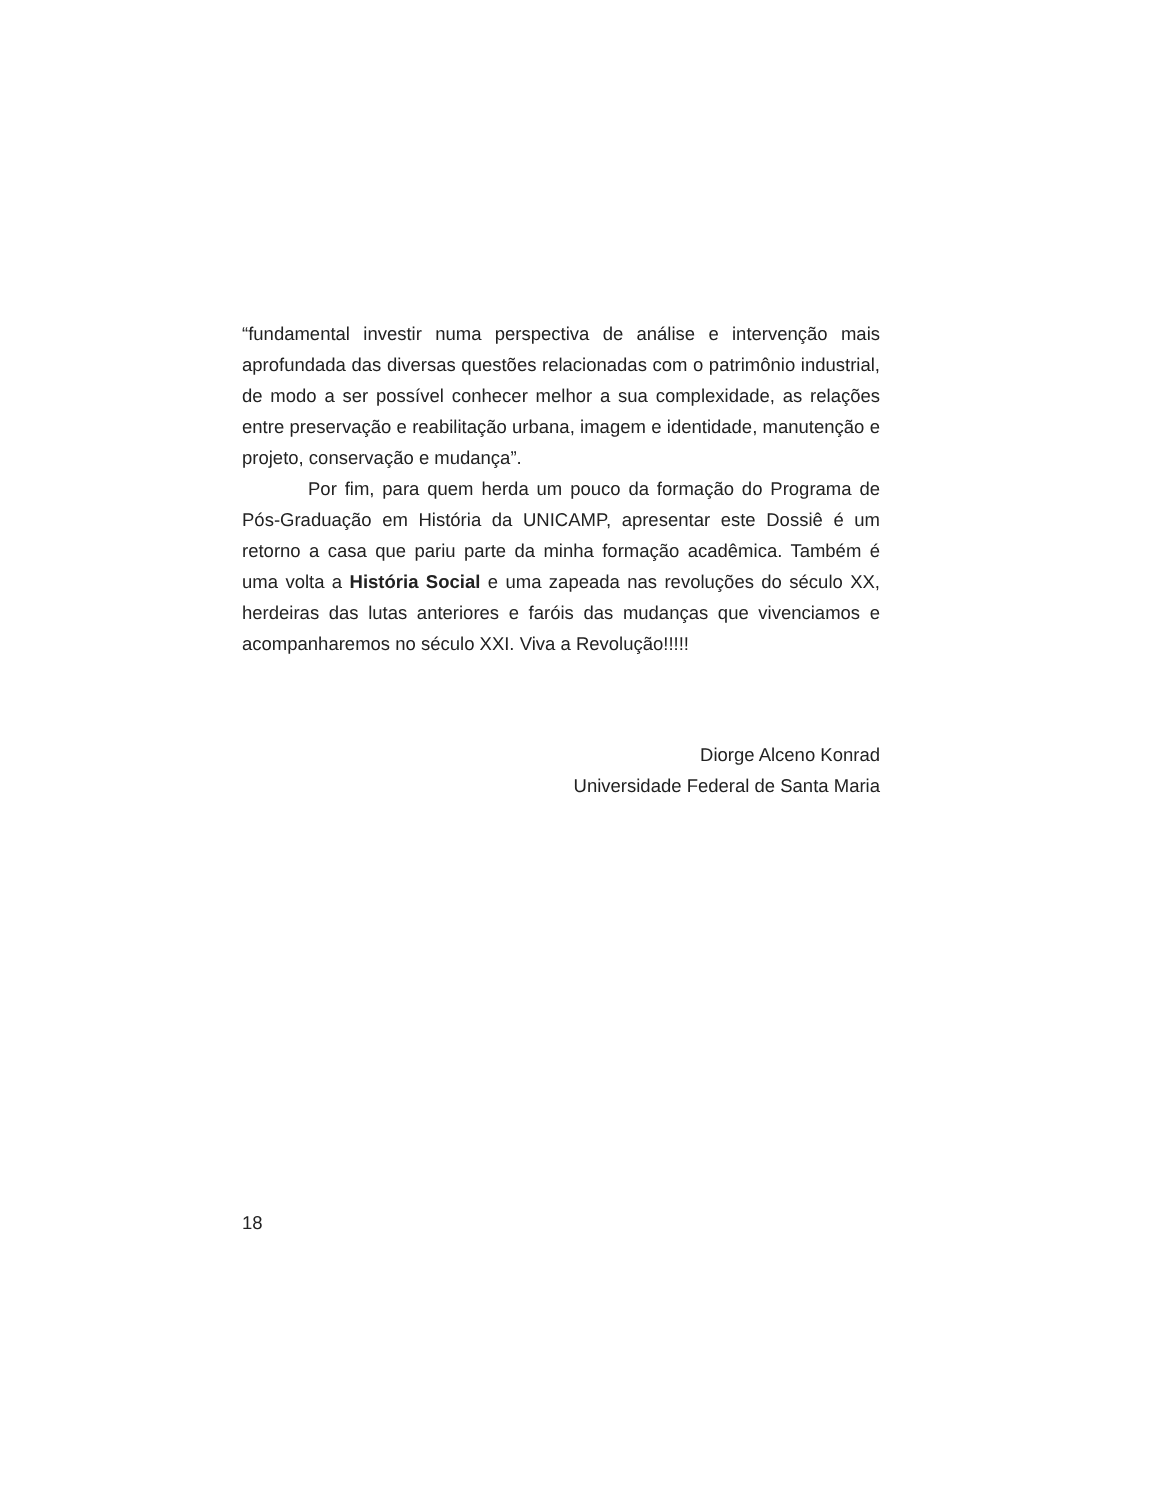“fundamental investir numa perspectiva de análise e intervenção mais aprofundada das diversas questões relacionadas com o patrimônio industrial, de modo a ser possível conhecer melhor a sua complexidade, as relações entre preservação e reabilitação urbana, imagem e identidade, manutenção e projeto, conservação e mudança”.
Por fim, para quem herda um pouco da formação do Programa de Pós-Graduação em História da UNICAMP, apresentar este Dossiê é um retorno a casa que pariu parte da minha formação acadêmica. Também é uma volta a História Social e uma zapeada nas revoluções do século XX, herdeiras das lutas anteriores e faróis das mudanças que vivenciamos e acompanharemos no século XXI. Viva a Revolução!!!!!
Diorge Alceno Konrad
Universidade Federal de Santa Maria
18